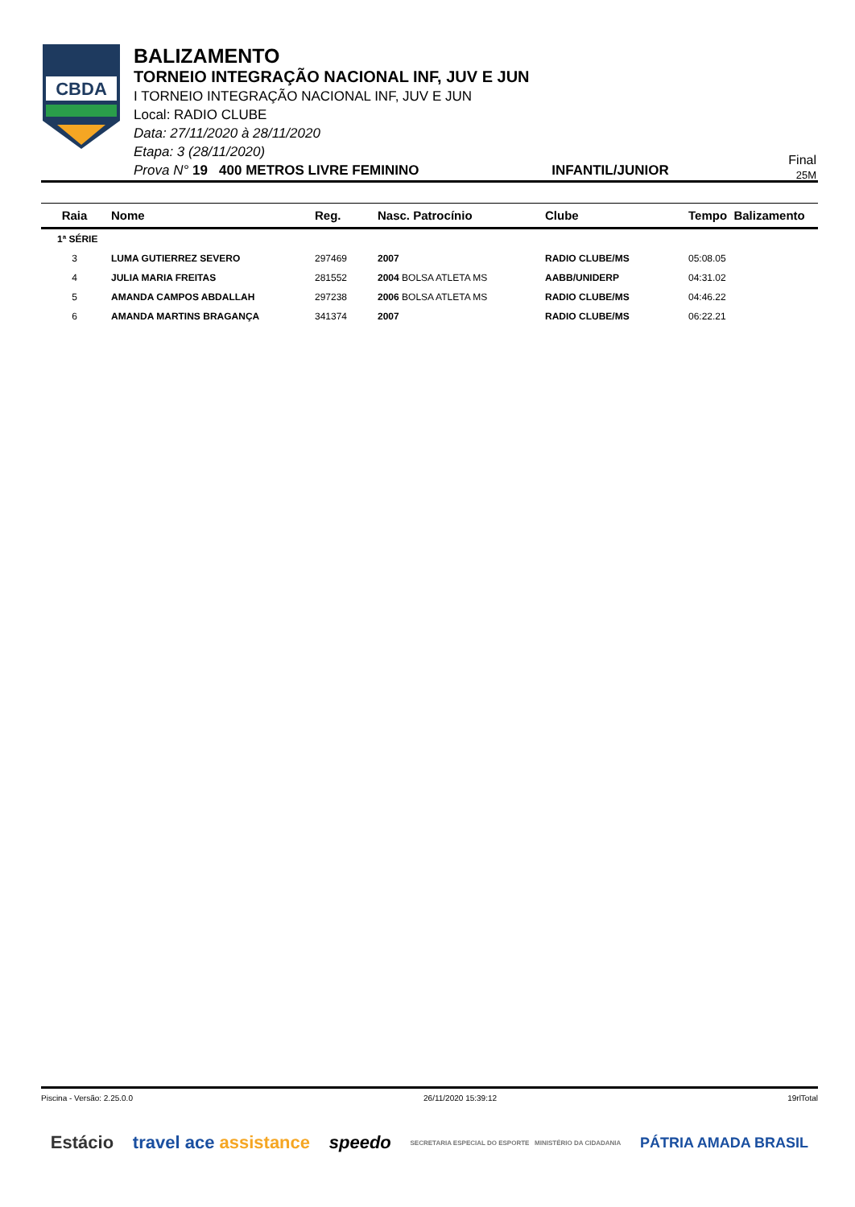CBDA
BALIZAMENTO
TORNEIO INTEGRAÇÃO NACIONAL INF, JUV E JUN
I TORNEIO INTEGRAÇÃO NACIONAL INF, JUV E JUN
Local: RADIO CLUBE
Data: 27/11/2020 à 28/11/2020
Etapa: 3 (28/11/2020)
Prova N° 19 400 METROS LIVRE FEMININO INFANTIL/JUNIOR
Final
25M
| Raia | Nome | Reg. | Nasc. Patrocínio | Clube | Tempo Balizamento |
| --- | --- | --- | --- | --- | --- |
| 1ª SÉRIE | | | | | |
| 3 | LUMA GUTIERREZ SEVERO | 297469 | 2007 | RADIO CLUBE/MS | 05:08.05 |
| 4 | JULIA MARIA FREITAS | 281552 | 2004 BOLSA ATLETA MS | AABB/UNIDERP | 04:31.02 |
| 5 | AMANDA CAMPOS ABDALLAH | 297238 | 2006 BOLSA ATLETA MS | RADIO CLUBE/MS | 04:46.22 |
| 6 | AMANDA MARTINS BRAGANÇA | 341374 | 2007 | RADIO CLUBE/MS | 06:22.21 |
Piscina - Versão: 2.25.0.0 26/11/2020 15:39:12 19rlTotal
Estácio travel ace assistance speedo SECRETARIA ESPECIAL DO ESPORTE MINISTÉRIO DA CIDADANIA PÁTRIA AMADA BRASIL